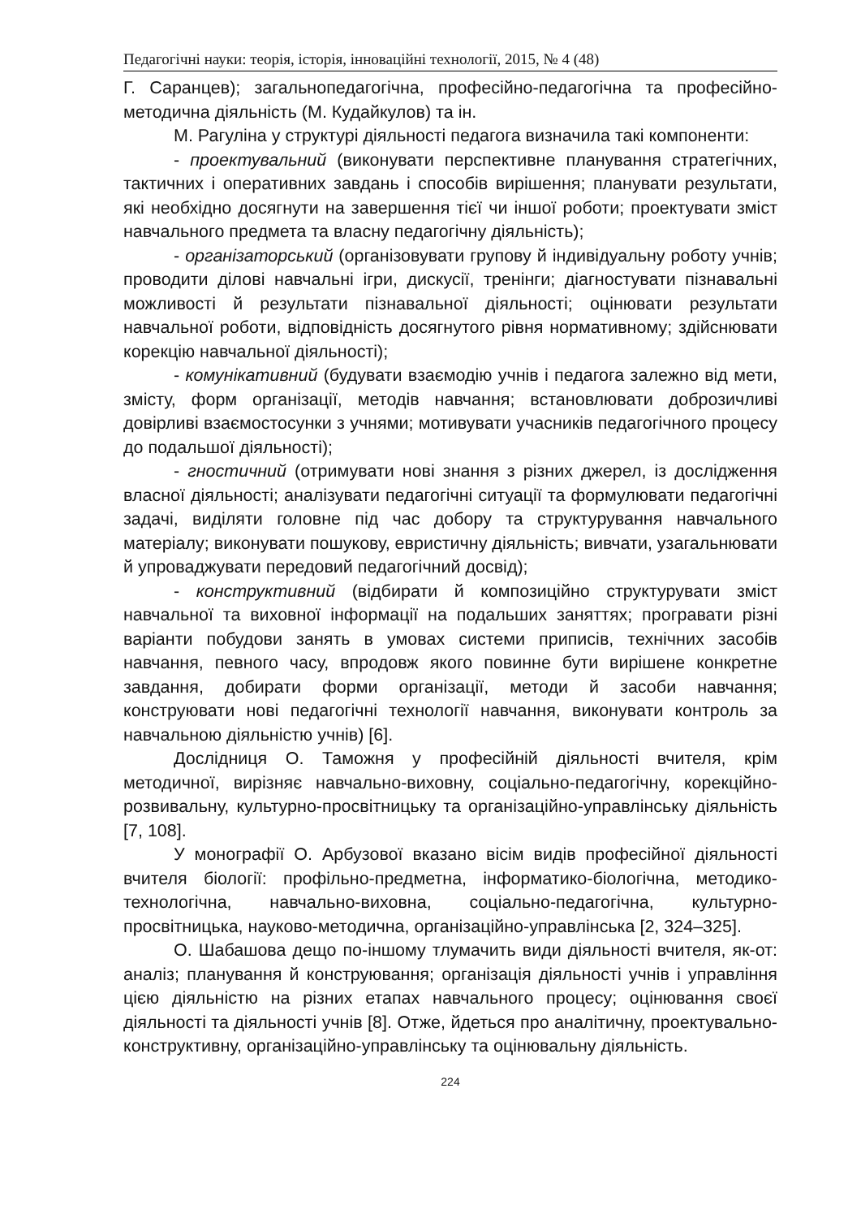Педагогічні науки: теорія, історія, інноваційні технології, 2015, № 4 (48)
Г. Саранцев); загальнопедагогічна, професійно-педагогічна та професійно-методична діяльність (М. Кудайкулов) та ін.
М. Рагуліна у структурі діяльності педагога визначила такі компоненти:
- проектувальний (виконувати перспективне планування стратегічних, тактичних і оперативних завдань і способів вирішення; планувати результати, які необхідно досягнути на завершення тієї чи іншої роботи; проектувати зміст навчального предмета та власну педагогічну діяльність);
- організаторський (організовувати групову й індивідуальну роботу учнів; проводити ділові навчальні ігри, дискусії, тренінги; діагностувати пізнавальні можливості й результати пізнавальної діяльності; оцінювати результати навчальної роботи, відповідність досягнутого рівня нормативному; здійснювати корекцію навчальної діяльності);
- комунікативний (будувати взаємодію учнів і педагога залежно від мети, змісту, форм організації, методів навчання; встановлювати доброзичливі довірливі взаємостосунки з учнями; мотивувати учасників педагогічного процесу до подальшої діяльності);
- гностичний (отримувати нові знання з різних джерел, із дослідження власної діяльності; аналізувати педагогічні ситуації та формулювати педагогічні задачі, виділяти головне під час добору та структурування навчального матеріалу; виконувати пошукову, евристичну діяльність; вивчати, узагальнювати й упроваджувати передовий педагогічний досвід);
- конструктивний (відбирати й композиційно структурувати зміст навчальної та виховної інформації на подальших заняттях; програвати різні варіанти побудови занять в умовах системи приписів, технічних засобів навчання, певного часу, впродовж якого повинне бути вирішене конкретне завдання, добирати форми організації, методи й засоби навчання; конструювати нові педагогічні технології навчання, виконувати контроль за навчальною діяльністю учнів) [6].
Дослідниця О. Таможня у професійній діяльності вчителя, крім методичної, вирізняє навчально-виховну, соціально-педагогічну, корекційно-розвивальну, культурно-просвітницьку та організаційно-управлінську діяльність [7, 108].
У монографії О. Арбузової вказано вісім видів професійної діяльності вчителя біології: профільно-предметна, інформатико-біологічна, методико-технологічна, навчально-виховна, соціально-педагогічна, культурно-просвітницька, науково-методична, організаційно-управлінська [2, 324–325].
О. Шабашова дещо по-іншому тлумачить види діяльності вчителя, як-от: аналіз; планування й конструювання; організація діяльності учнів і управління цією діяльністю на різних етапах навчального процесу; оцінювання своєї діяльності та діяльності учнів [8]. Отже, йдеться про аналітичну, проектувально-конструктивну, організаційно-управлінську та оцінювальну діяльність.
224